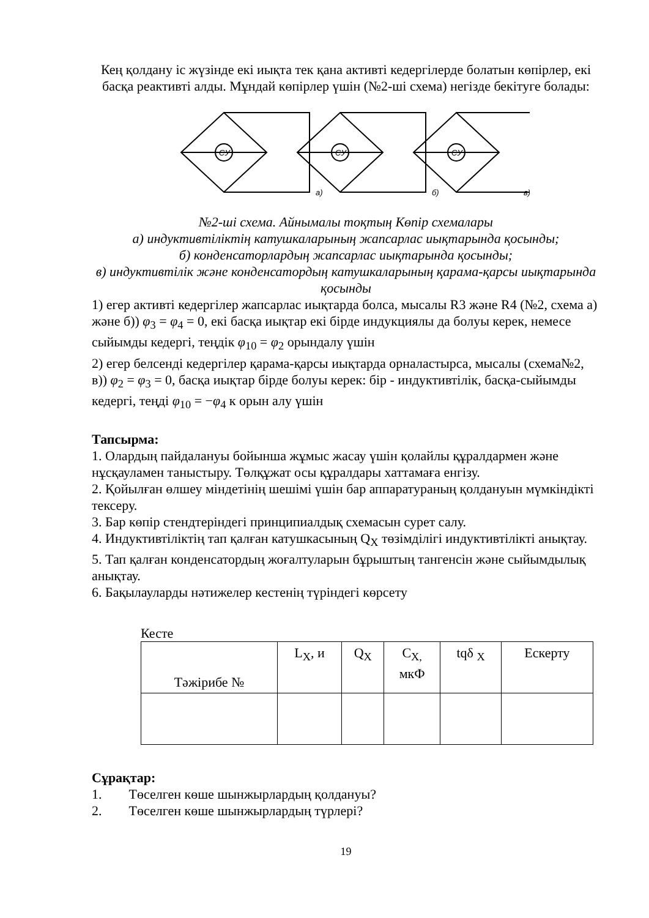Кең қолдану іс жүзінде екі иықта тек қана активті кедергілерде болатын көпірлер, екі басқа реактивті алды. Мұндай көпірлер үшін (№2-ші схема) негізде бекітуге болады:
CУ
CУ
CУ
а)
б)
в)
№2-ші схема. Айнымалы тоқтың Көпір схемалары
а) индуктивтіліктің катушкаларының жапсарлас иықтарында қосынды;
б) конденсаторлардың жапсарлас иықтарында қосынды;
в) индуктивтілік және конденсатордың катушкаларының қарама-қарсы иықтарында қосынды
1) егер активті кедергілер жапсарлас иықтарда болса, мысалы R3 және R4 (№2, схема а) және б)) φ<sub>3</sub> = φ<sub>4</sub> = 0, екі басқа иықтар екі бірде индукциялы да болуы керек, немесе сыйымды кедергі, теңдік φ<sub>10</sub> = φ<sub>2</sub> орындалу үшін
2) егер белсенді кедергілер қарама-қарсы иықтарда орналастырса, мысалы (схема№2, в)) φ<sub>2</sub> = φ<sub>3</sub> = 0, басқа иықтар бірде болуы керек: бір - индуктивтілік, басқа-сыйымды кедергі, теңді φ<sub>10</sub> = −φ<sub>4</sub> к орын алу үшін
Тапсырма:
1. Олардың пайдалануы бойынша жұмыс жасау үшін қолайлы құралдармен және нұсқауламен таныстыру. Төлқұжат осы құралдары хаттамаға енгізу.
2. Қойылған өлшеу міндетінің шешімі үшін бар аппаратураның қолдануын мүмкіндікті тексеру.
3. Бар көпір стендтеріндегі принципиалдық схемасын сурет салу.
4. Индуктивтіліктің тап қалған катушкасының Q<sub>X</sub> төзімділігі индуктивтілікті анықтау.
5. Тап қалған конденсатордың жоғалтуларын бұрыштың тангенсін және сыйымдылық анықтау.
6. Бақылауларды нәтижелер кестенің түріндегі көрсету
Кесте
| Тәжірибе № | L<sub>X</sub>, и | Q<sub>X</sub> | C<sub>X,</sub> мкФ | tqδ <sub>X</sub> | Ескерту |
Сұрақтар:
1. Төселген көше шынжырлардың қолдануы?
2. Төселген көше шынжырлардың түрлері?
19